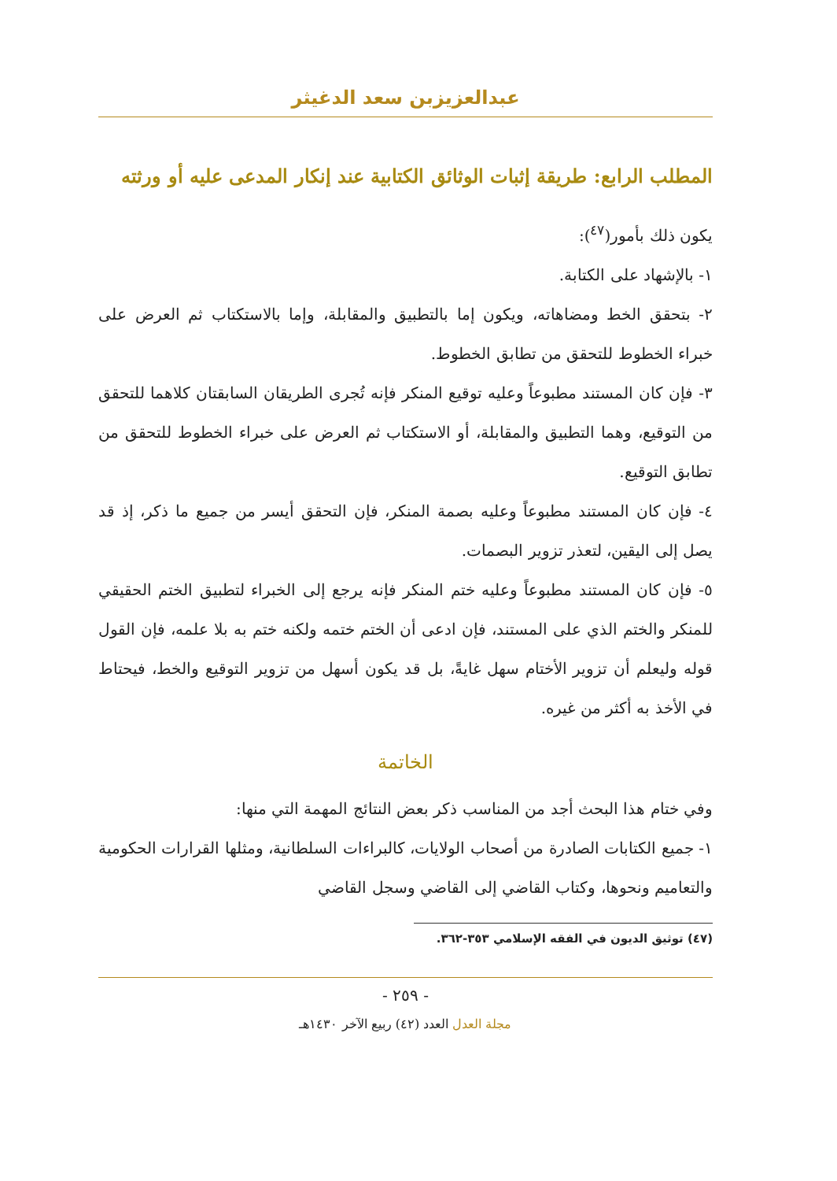عبدالعزيزبن سعد الدغيثر
المطلب الرابع: طريقة إثبات الوثائق الكتابية عند إنكار المدعى عليه أو ورثته
يكون ذلك بأمور(<sup>٤٧</sup>):
١- بالإشهاد على الكتابة.
٢- بتحقق الخط ومضاهاته، ويكون إما بالتطبيق والمقابلة، وإما بالاستكتاب ثم العرض على خبراء الخطوط للتحقق من تطابق الخطوط.
٣- فإن كان المستند مطبوعاً وعليه توقيع المنكر فإنه تُجرى الطريقان السابقتان كلاهما للتحقق من التوقيع، وهما التطبيق والمقابلة، أو الاستكتاب ثم العرض على خبراء الخطوط للتحقق من تطابق التوقيع.
٤- فإن كان المستند مطبوعاً وعليه بصمة المنكر، فإن التحقق أيسر من جميع ما ذكر، إذ قد يصل إلى اليقين، لتعذر تزوير البصمات.
٥- فإن كان المستند مطبوعاً وعليه ختم المنكر فإنه يرجع إلى الخبراء لتطبيق الختم الحقيقي للمنكر والختم الذي على المستند، فإن ادعى أن الختم ختمه ولكنه ختم به بلا علمه، فإن القول قوله وليعلم أن تزوير الأختام سهل غايةً، بل قد يكون أسهل من تزوير التوقيع والخط، فيحتاط في الأخذ به أكثر من غيره.
الخاتمة
وفي ختام هذا البحث أجد من المناسب ذكر بعض النتائج المهمة التي منها:
١- جميع الكتابات الصادرة من أصحاب الولايات، كالبراءات السلطانية، ومثلها القرارات الحكومية والتعاميم ونحوها، وكتاب القاضي إلى القاضي وسجل القاضي
(٤٧) توثيق الديون في الفقه الإسلامي ٣٥٣-٣٦٢.
- ٢٥٩ -
مجلة العدل العدد (٤٢) ربيع الآخر ١٤٣٠هـ